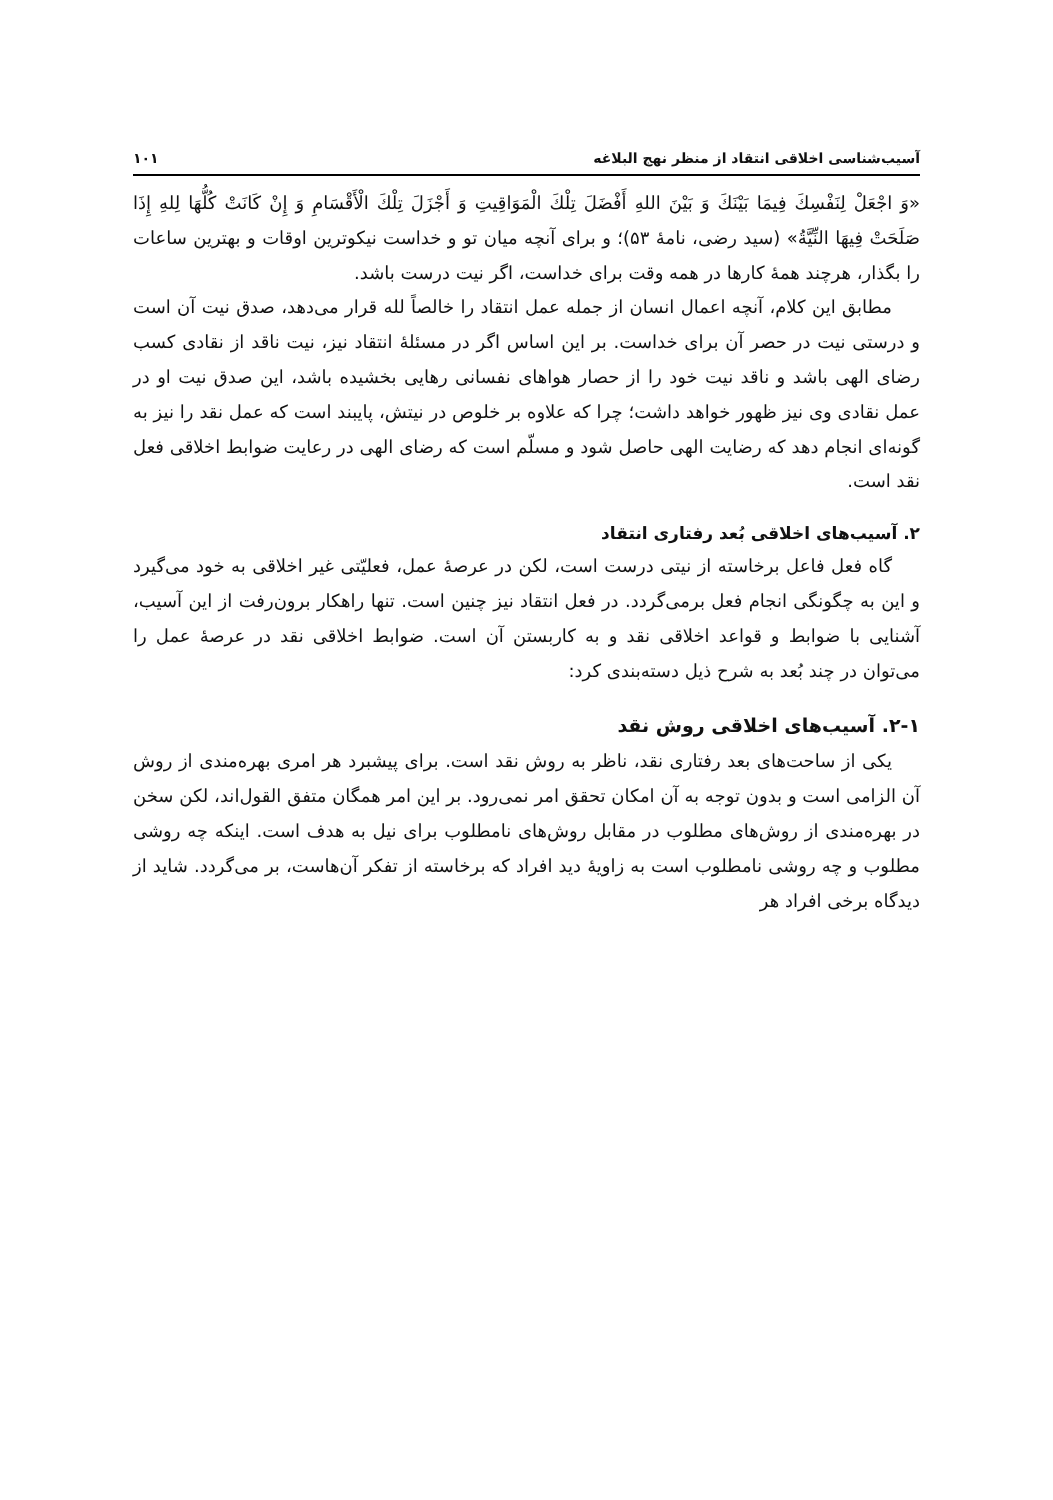آسیب‌شناسی اخلاقی انتقاد از منظر نهج البلاغه ۱۰۱
«وَ اجْعَلْ لِنَفْسِكَ فِيمَا بَيْنَكَ وَ بَيْنَ اللهِ أَفْضَلَ تِلْكَ الْمَوَاقِيتِ وَ أَجْزَلَ تِلْكَ الْأَقْسَامِ وَ إِنْ كَانَتْ كُلُّهَا لِلهِ إِذَا صَلَحَتْ فِيهَا النِّيَّةُ» (سید رضی، نامهٔ ۵۳)؛ و برای آنچه میان تو و خداست نیکوترین اوقات و بهترین ساعات را بگذار، هرچند همهٔ کارها در همه وقت برای خداست، اگر نیت درست باشد.
مطابق این کلام، آنچه اعمال انسان از جمله عمل انتقاد را خالصاً لله قرار می‌دهد، صدق نیت آن است و درستی نیت در حصر آن برای خداست. بر این اساس اگر در مسئلهٔ انتقاد نیز، نیت ناقد از نقادی کسب رضای الهی باشد و ناقد نیت خود را از حصار هواهای نفسانی رهایی بخشیده باشد، این صدق نیت او در عمل نقادی وی نیز ظهور خواهد داشت؛ چرا که علاوه بر خلوص در نیتش، پایبند است که عمل نقد را نیز به گونه‌ای انجام دهد که رضایت الهی حاصل شود و مسلّم است که رضای الهی در رعایت ضوابط اخلاقی فعل نقد است.
۲. آسیب‌های اخلاقی بُعد رفتاری انتقاد
گاه فعل فاعل برخاسته از نیتی درست است، لکن در عرصهٔ عمل، فعلیّتی غیر اخلاقی به خود می‌گیرد و این به چگونگی انجام فعل برمی‌گردد. در فعل انتقاد نیز چنین است. تنها راهکار برون‌رفت از این آسیب، آشنایی با ضوابط و قواعد اخلاقی نقد و به کاربستن آن است. ضوابط اخلاقی نقد در عرصهٔ عمل را می‌توان در چند بُعد به شرح ذیل دسته‌بندی کرد:
۲-۱. آسیب‌های اخلاقی روش نقد
یکی از ساحت‌های بعد رفتاری نقد، ناظر به روش نقد است. برای پیشبرد هر امری بهره‌مندی از روش آن الزامی است و بدون توجه به آن امکان تحقق امر نمی‌رود. بر این امر همگان متفق القول‌اند، لکن سخن در بهره‌مندی از روش‌های مطلوب در مقابل روش‌های نامطلوب برای نیل به هدف است. اینکه چه روشی مطلوب و چه روشی نامطلوب است به زاویهٔ دید افراد که برخاسته از تفکر آن‌هاست، بر می‌گردد. شاید از دیدگاه برخی افراد هر